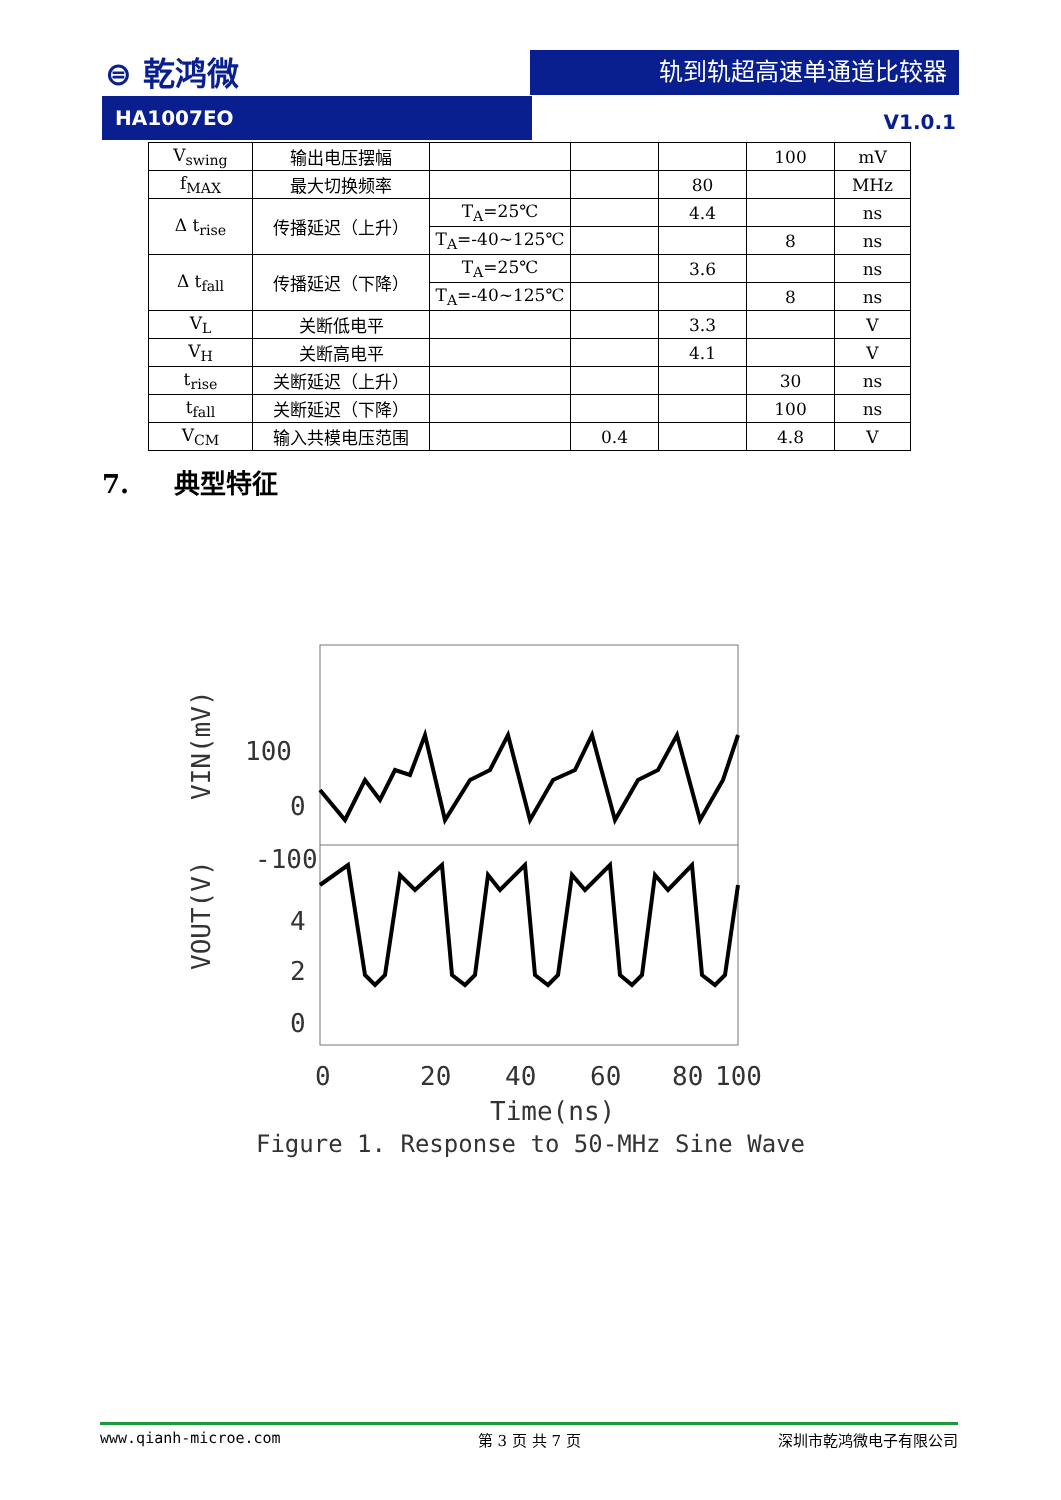⊜ 乾鸿微 轨到轨超高速单通道比较器
HA1007EO
V1.0.1
| V<sub>swing</sub> | 输出电压摆幅 | | | | 100 | mV |
| f<sub>MAX</sub> | 最大切换频率 | | | 80 | | MHz |
| Δ t<sub>rise</sub> | 传播延迟（上升） | T<sub>A</sub>=25℃ | | 4.4 | | ns |
| | | T<sub>A</sub>=-40~125℃ | | | 8 | ns |
| Δ t<sub>fall</sub> | 传播延迟（下降） | T<sub>A</sub>=25℃ | | 3.6 | | ns |
| | | T<sub>A</sub>=-40~125℃ | | | 8 | ns |
| V<sub>L</sub> | 关断低电平 | | | 3.3 | | V |
| V<sub>H</sub> | 关断高电平 | | | 4.1 | | V |
| t<sub>rise</sub> | 关断延迟（上升） | | | | 30 | ns |
| t<sub>fall</sub> | 关断延迟（下降） | | | | 100 | ns |
| V<sub>CM</sub> | 输入共模电压范围 | | 0.4 | | 4.8 | V |
7. 典型特征
100
0
-100
4
2
0
0
20
40
60
80
100
Time(ns)
VIN(mV)
VOUT(V)
Figure 1. Response to 50-MHz Sine Wave
www.qianh-microe.com 第 3 页 共 7 页 深圳市乾鸿微电子有限公司